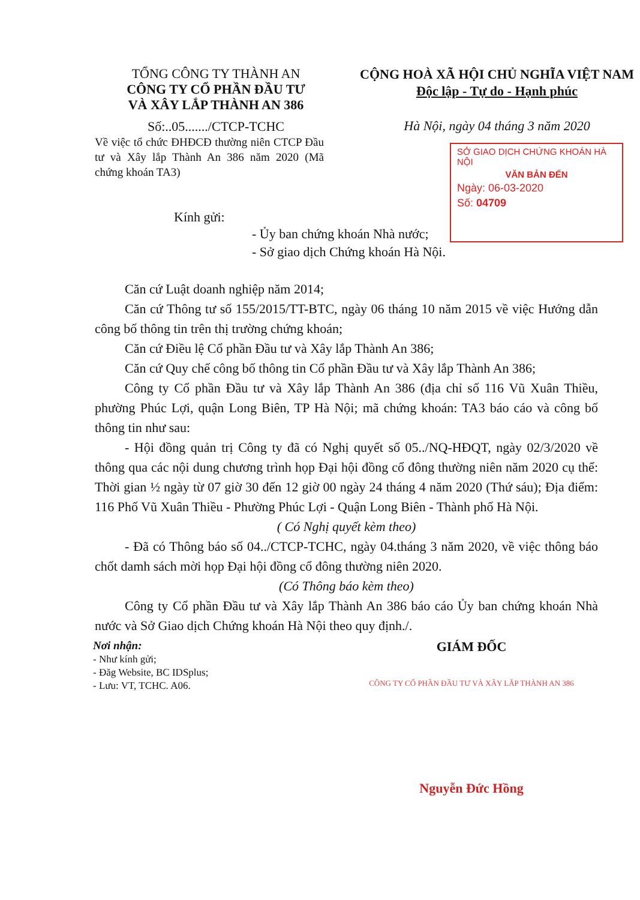TỔNG CÔNG TY THÀNH AN
CÔNG TY CỔ PHẦN ĐẦU TƯ
VÀ XÂY LẮP THÀNH AN 386
Số:..05......./CTCP-TCHC
CỘNG HOÀ XÃ HỘI CHỦ NGHĨA VIỆT NAM
Độc lập - Tự do - Hạnh phúc
Hà Nội, ngày 04 tháng 3 năm 2020
Về việc tổ chức ĐHĐCĐ thường niên CTCP Đầu tư và Xây lắp Thành An 386 năm 2020 (Mã chứng khoán TA3)
SỞ GIAO DỊCH CHỨNG KHOÁN HÀ NỘI
VĂN BẢN ĐẾN
Ngày: 06-03-2020
Số: 04709
Kính gửi:
- Ủy ban chứng khoán Nhà nước;
- Sở giao dịch Chứng khoán Hà Nội.
Căn cứ Luật doanh nghiệp năm 2014;
Căn cứ Thông tư số 155/2015/TT-BTC, ngày 06 tháng 10 năm 2015 về việc Hướng dẫn công bố thông tin trên thị trường chứng khoán;
Căn cứ Điều lệ Cổ phần Đầu tư và Xây lắp Thành An 386;
Căn cứ Quy chế công bố thông tin Cổ phần Đầu tư và Xây lắp Thành An 386;
Công ty Cổ phần Đầu tư và Xây lắp Thành An 386 (địa chỉ số 116 Vũ Xuân Thiều, phường Phúc Lợi, quận Long Biên, TP Hà Nội; mã chứng khoán: TA3 báo cáo và công bố thông tin như sau:
- Hội đồng quản trị Công ty đã có Nghị quyết số 05../NQ-HĐQT, ngày 02/3/2020 về thông qua các nội dung chương trình họp Đại hội đồng cổ đông thường niên năm 2020 cụ thể: Thời gian ½ ngày từ 07 giờ 30 đến 12 giờ 00 ngày 24 tháng 4 năm 2020 (Thứ sáu); Địa điểm: 116 Phố Vũ Xuân Thiều - Phường Phúc Lợi - Quận Long Biên - Thành phố Hà Nội.
( Có Nghị quyết kèm theo)
- Đã có Thông báo số 04../CTCP-TCHC, ngày 04.tháng 3 năm 2020, về việc thông báo chốt damh sách mời họp Đại hội đồng cổ đông thường niên 2020.
(Có Thông báo kèm theo)
Công ty Cổ phần Đầu tư và Xây lắp Thành An 386 báo cáo Ủy ban chứng khoán Nhà nước và Sở Giao dịch Chứng khoán Hà Nội theo quy định./.
Nơi nhận:
- Như kính gửi;
- Đăg Website, BC IDSplus;
- Lưu: VT, TCHC. A06.
GIÁM ĐỐC
CÔNG TY CỔ PHẦN ĐẦU TƯ VÀ XÂY LẮP THÀNH AN 386
Nguyễn Đức Hồng